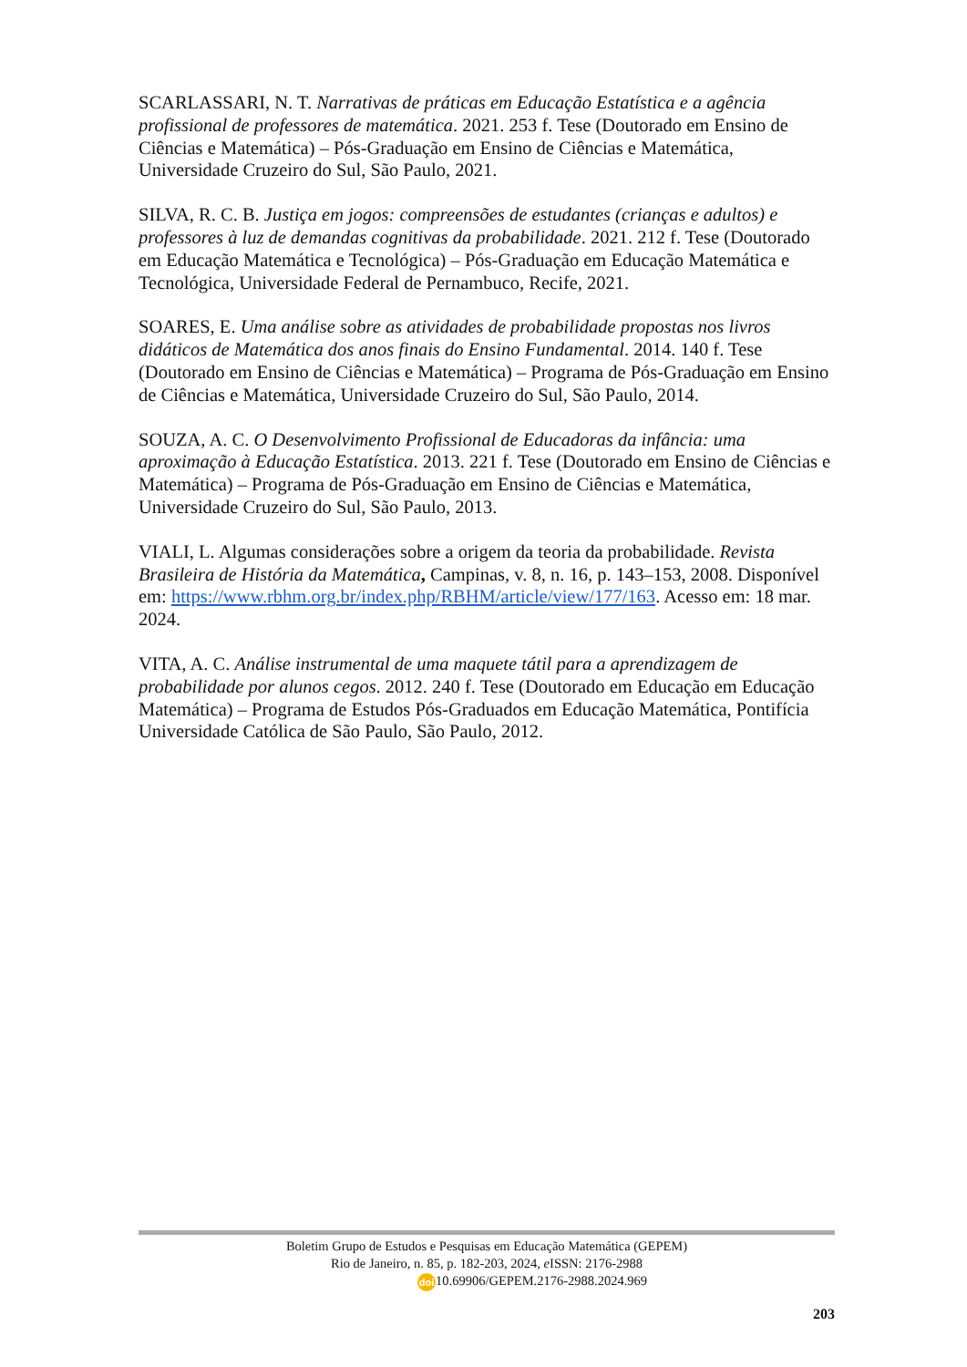SCARLASSARI, N. T. Narrativas de práticas em Educação Estatística e a agência profissional de professores de matemática. 2021. 253 f. Tese (Doutorado em Ensino de Ciências e Matemática) – Pós-Graduação em Ensino de Ciências e Matemática, Universidade Cruzeiro do Sul, São Paulo, 2021.
SILVA, R. C. B. Justiça em jogos: compreensões de estudantes (crianças e adultos) e professores à luz de demandas cognitivas da probabilidade. 2021. 212 f. Tese (Doutorado em Educação Matemática e Tecnológica) – Pós-Graduação em Educação Matemática e Tecnológica, Universidade Federal de Pernambuco, Recife, 2021.
SOARES, E. Uma análise sobre as atividades de probabilidade propostas nos livros didáticos de Matemática dos anos finais do Ensino Fundamental. 2014. 140 f. Tese (Doutorado em Ensino de Ciências e Matemática) – Programa de Pós-Graduação em Ensino de Ciências e Matemática, Universidade Cruzeiro do Sul, São Paulo, 2014.
SOUZA, A. C. O Desenvolvimento Profissional de Educadoras da infância: uma aproximação à Educação Estatística. 2013. 221 f. Tese (Doutorado em Ensino de Ciências e Matemática) – Programa de Pós-Graduação em Ensino de Ciências e Matemática, Universidade Cruzeiro do Sul, São Paulo, 2013.
VIALI, L. Algumas considerações sobre a origem da teoria da probabilidade. Revista Brasileira de História da Matemática, Campinas, v. 8, n. 16, p. 143–153, 2008. Disponível em: https://www.rbhm.org.br/index.php/RBHM/article/view/177/163. Acesso em: 18 mar. 2024.
VITA, A. C. Análise instrumental de uma maquete tátil para a aprendizagem de probabilidade por alunos cegos. 2012. 240 f. Tese (Doutorado em Educação em Educação Matemática) – Programa de Estudos Pós-Graduados em Educação Matemática, Pontifícia Universidade Católica de São Paulo, São Paulo, 2012.
Boletim Grupo de Estudos e Pesquisas em Educação Matemática (GEPEM)
Rio de Janeiro, n. 85, p. 182-203, 2024, e ISSN: 2176-2988
doi 10.69906/GEPEM.2176-2988.2024.969
203